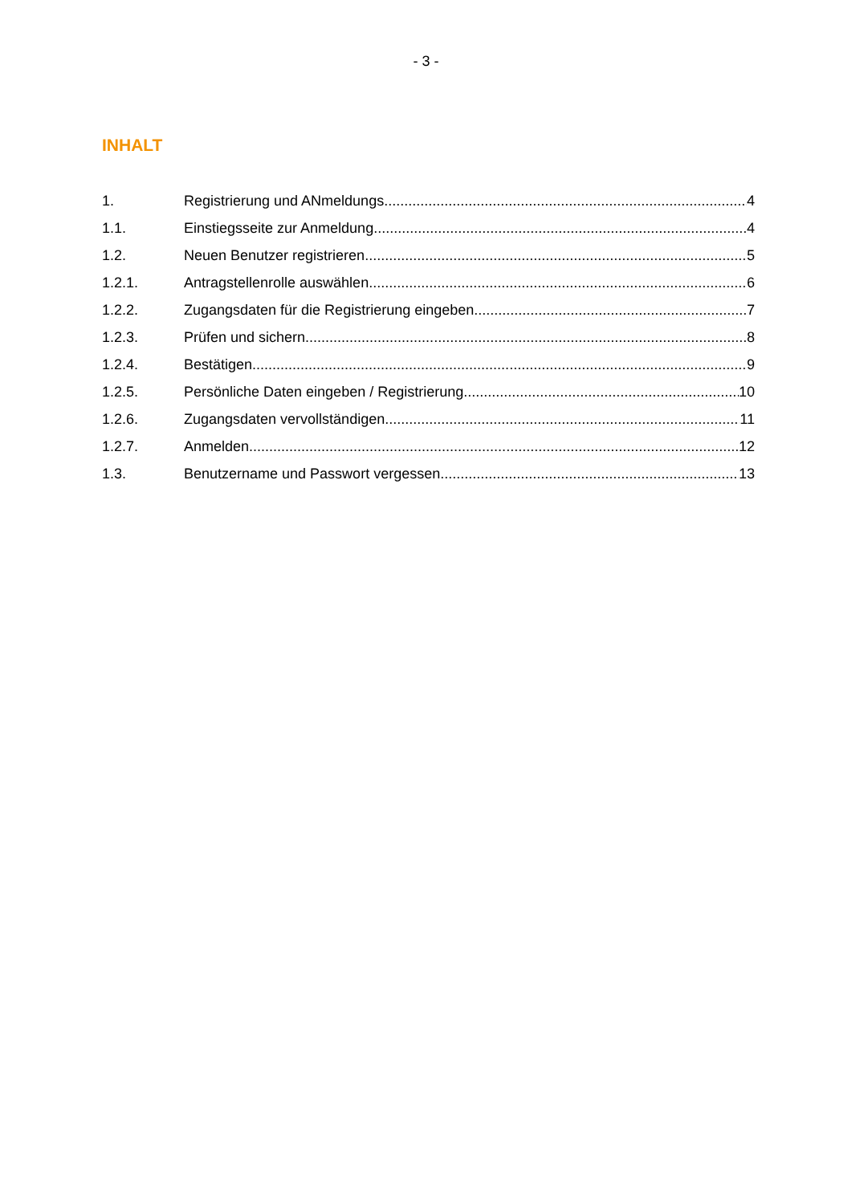- 3 -
INHALT
1. Registrierung und ANmeldungs 4
1.1. Einstiegsseite zur Anmeldung 4
1.2. Neuen Benutzer registrieren 5
1.2.1. Antragstellenrolle auswählen 6
1.2.2. Zugangsdaten für die Registrierung eingeben 7
1.2.3. Prüfen und sichern 8
1.2.4. Bestätigen 9
1.2.5. Persönliche Daten eingeben / Registrierung 10
1.2.6. Zugangsdaten vervollständigen 11
1.2.7. Anmelden 12
1.3. Benutzername und Passwort vergessen 13